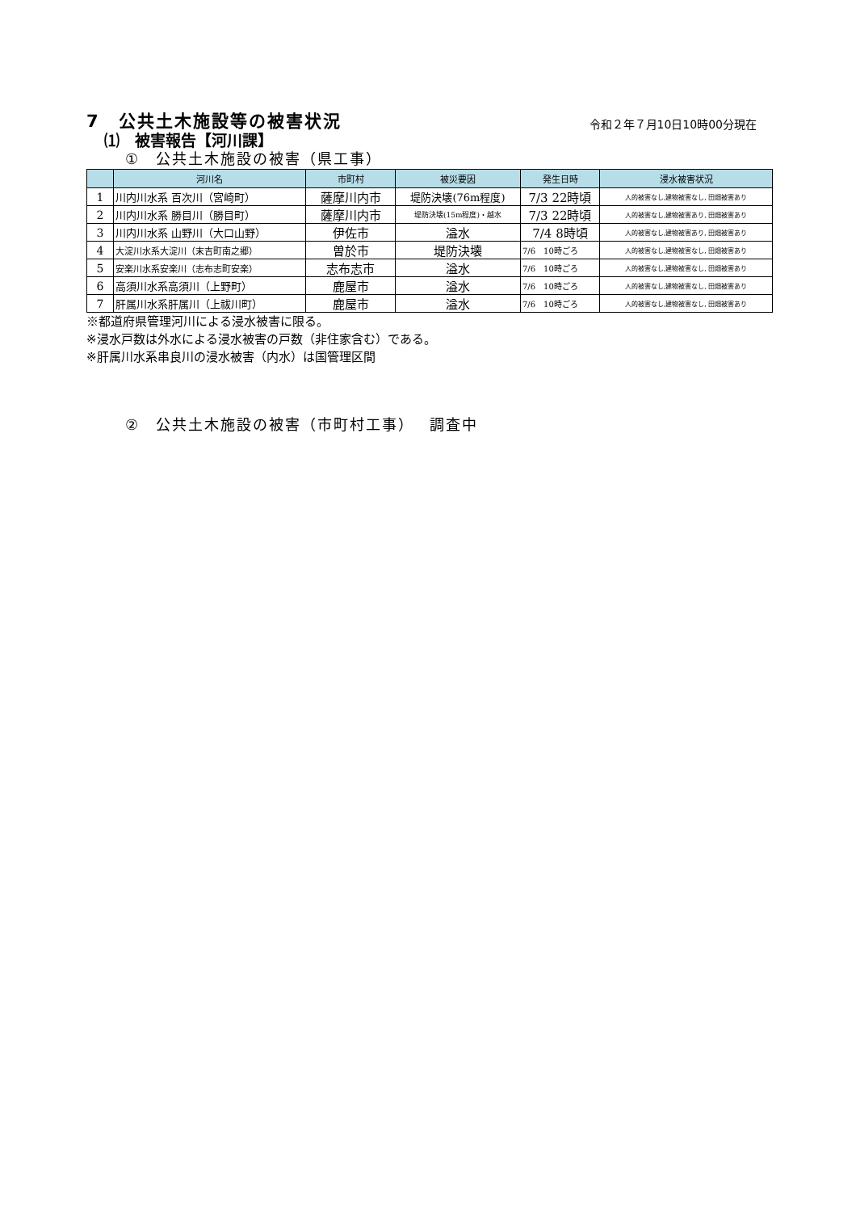7　公共土木施設等の被害状況
令和２年７月10日10時00分現在
⑴　被害報告【河川課】
①　公共土木施設の被害（県工事）
| | 河川名 | 市町村 | 被災要因 | 発生日時 | 浸水被害状況 |
| --- | --- | --- | --- | --- | --- |
| 1 | 川内川水系 百次川（宮崎町） | 薩摩川内市 | 堤防決壊(76m程度) | 7/3 22時頃 | 人的被害なし,建物被害なし, 田畑被害あり |
| 2 | 川内川水系 勝目川（勝目町） | 薩摩川内市 | 堤防決壊(15m程度)・越水 | 7/3 22時頃 | 人的被害なし,建物被害あり, 田畑被害あり |
| 3 | 川内川水系 山野川（大口山野） | 伊佐市 | 溢水 | 7/4 8時頃 | 人的被害なし,建物被害あり, 田畑被害あり |
| 4 | 大淀川水系大淀川（末吉町南之郷） | 曽於市 | 堤防決壊 | 7/6 10時ごろ | 人的被害なし,建物被害なし, 田畑被害あり |
| 5 | 安楽川水系安楽川（志布志町安楽） | 志布志市 | 溢水 | 7/6 10時ごろ | 人的被害なし,建物被害なし, 田畑被害あり |
| 6 | 高須川水系高須川（上野町） | 鹿屋市 | 溢水 | 7/6 10時ごろ | 人的被害なし,建物被害なし, 田畑被害あり |
| 7 | 肝属川水系肝属川（上祓川町） | 鹿屋市 | 溢水 | 7/6 10時ごろ | 人的被害なし,建物被害なし, 田畑被害あり |
※都道府県管理河川による浸水被害に限る。
※浸水戸数は外水による浸水被害の戸数（非住家含む）である。
※肝属川水系串良川の浸水被害（内水）は国管理区間
②　公共土木施設の被害（市町村工事）　 調査中